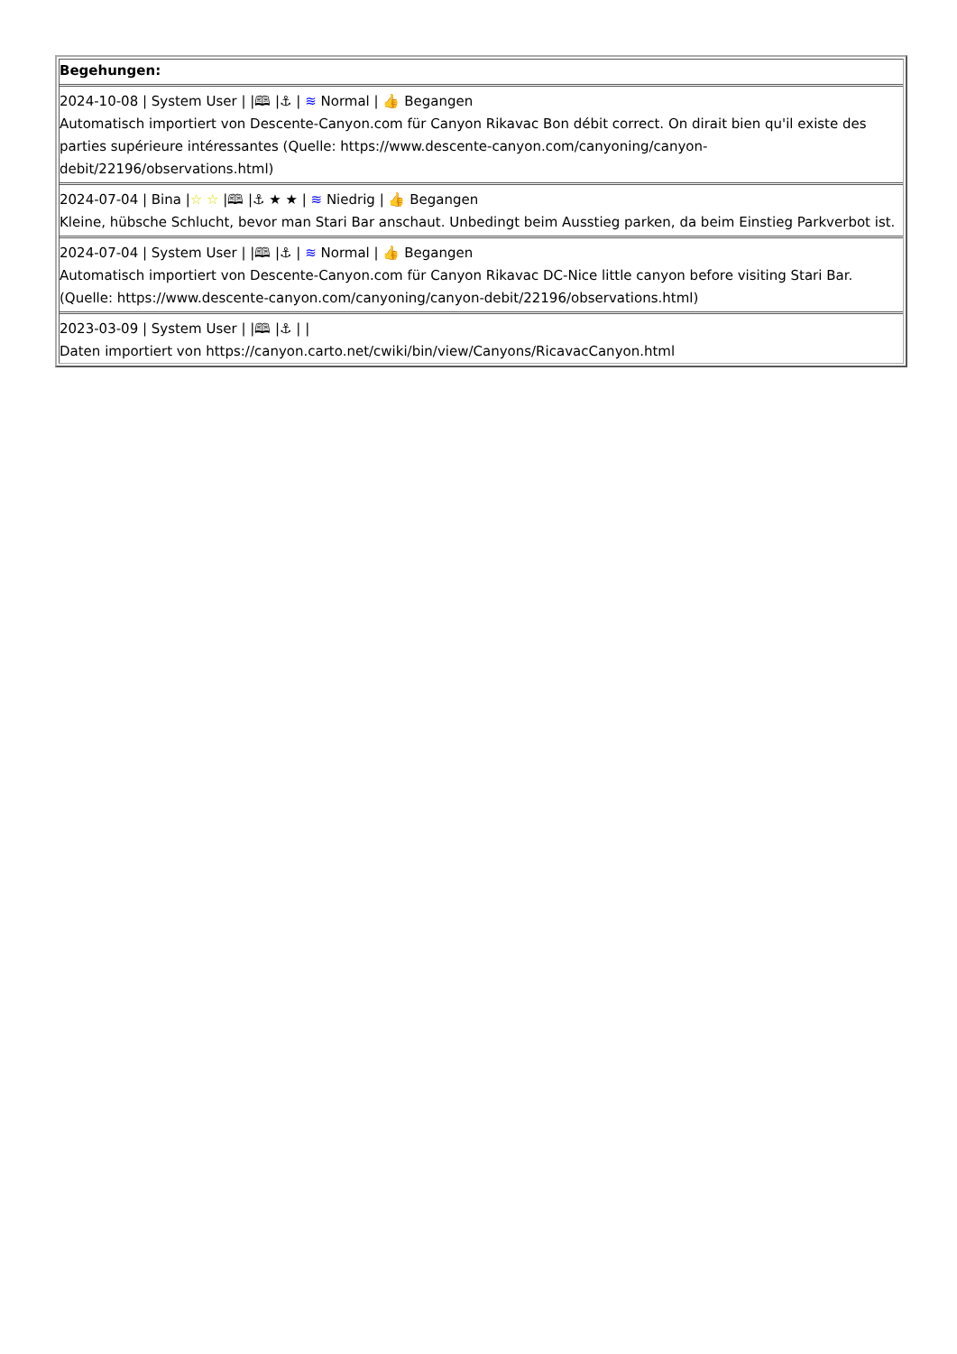| Begehungen: 2024-10-08 / System User / /🕮 /⚓ / ≋ Normal / 👍 Begangen Automatisch importiert von Descente-Canyon.com für Canyon Rikavac Bon débit correct. On dirait bien qu'il existe des parties supérieure intéressantes (Quelle: https://www.descente-canyon.com/canyoning/canyon-debit/22196/observations.html) 2024-07-04 / Bina / ☆ ☆ /🕮 /⚓ ★ ★ / ≋ Niedrig / 👍 Begangen Kleine, hübsche Schlucht, bevor man Stari Bar anschaut. Unbedingt beim Ausstieg parken, da beim Einstieg Parkverbot ist. 2024-07-04 / System User / /🕮 /⚓ / ≋ Normal / 👍 Begangen Automatisch importiert von Descente-Canyon.com für Canyon Rikavac DC-Nice little canyon before visiting Stari Bar. (Quelle: https://www.descente-canyon.com/canyoning/canyon-debit/22196/observations.html) 2023-03-09 / System User / /🕮 /⚓ / / Daten importiert von https://canyon.carto.net/cwiki/bin/view/Canyons/RicavacCanyon.html |